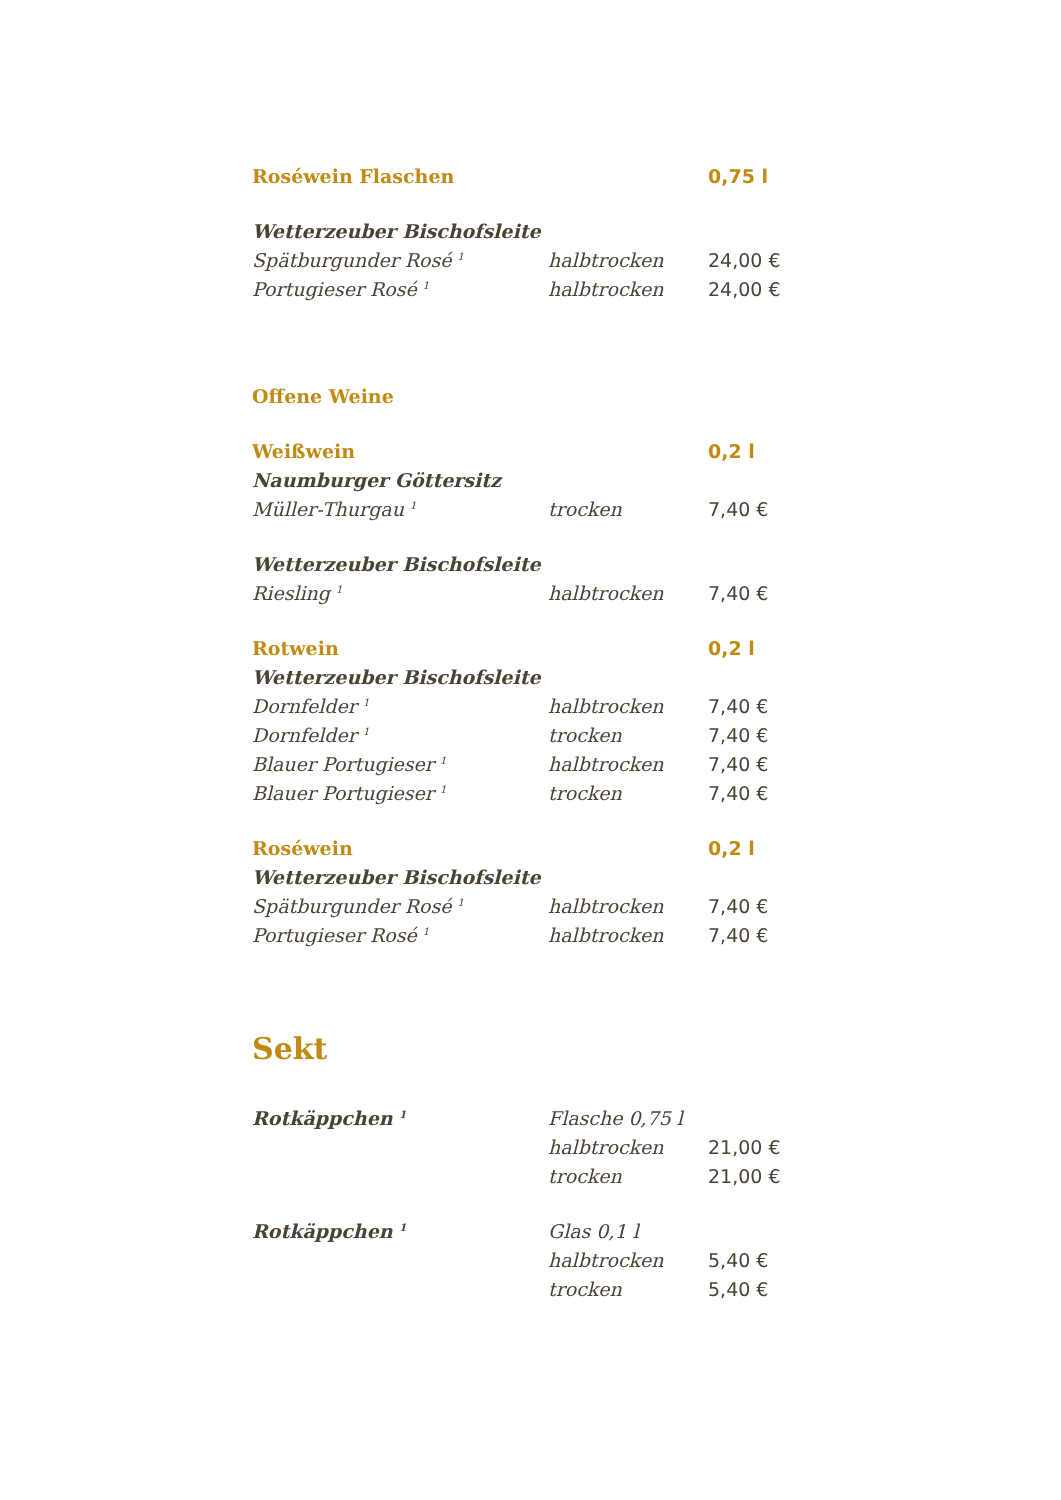| Roséwein Flaschen | | 0,75 l |
| Wetterzeuber Bischofsleite | | |
| Spätburgunder Rosé <sup>1</sup> | halbtrocken | 24,00 € |
| Portugieser Rosé <sup>1</sup> | halbtrocken | 24,00 € |
| Offene Weine | | |
| Weißwein | | 0,2 l |
| Naumburger Göttersitz | | |
| Müller-Thurgau <sup>1</sup> | trocken | 7,40 € |
| Wetterzeuber Bischofsleite | | |
| Riesling <sup>1</sup> | halbtrocken | 7,40 € |
| Rotwein | | 0,2 l |
| Wetterzeuber Bischofsleite | | |
| Dornfelder <sup>1</sup> | halbtrocken | 7,40 € |
| Dornfelder <sup>1</sup> | trocken | 7,40 € |
| Blauer Portugieser <sup>1</sup> | halbtrocken | 7,40 € |
| Blauer Portugieser <sup>1</sup> | trocken | 7,40 € |
| Roséwein | | 0,2 l |
| Wetterzeuber Bischofsleite | | |
| Spätburgunder Rosé <sup>1</sup> | halbtrocken | 7,40 € |
| Portugieser Rosé <sup>1</sup> | halbtrocken | 7,40 € |
| Sekt | | |
| Rotkäppchen <sup>1</sup> | Flasche 0,75 l | |
| | halbtrocken | 21,00 € |
| | trocken | 21,00 € |
| Rotkäppchen <sup>1</sup> | Glas 0,1 l | |
| | halbtrocken | 5,40 € |
| | trocken | 5,40 € |